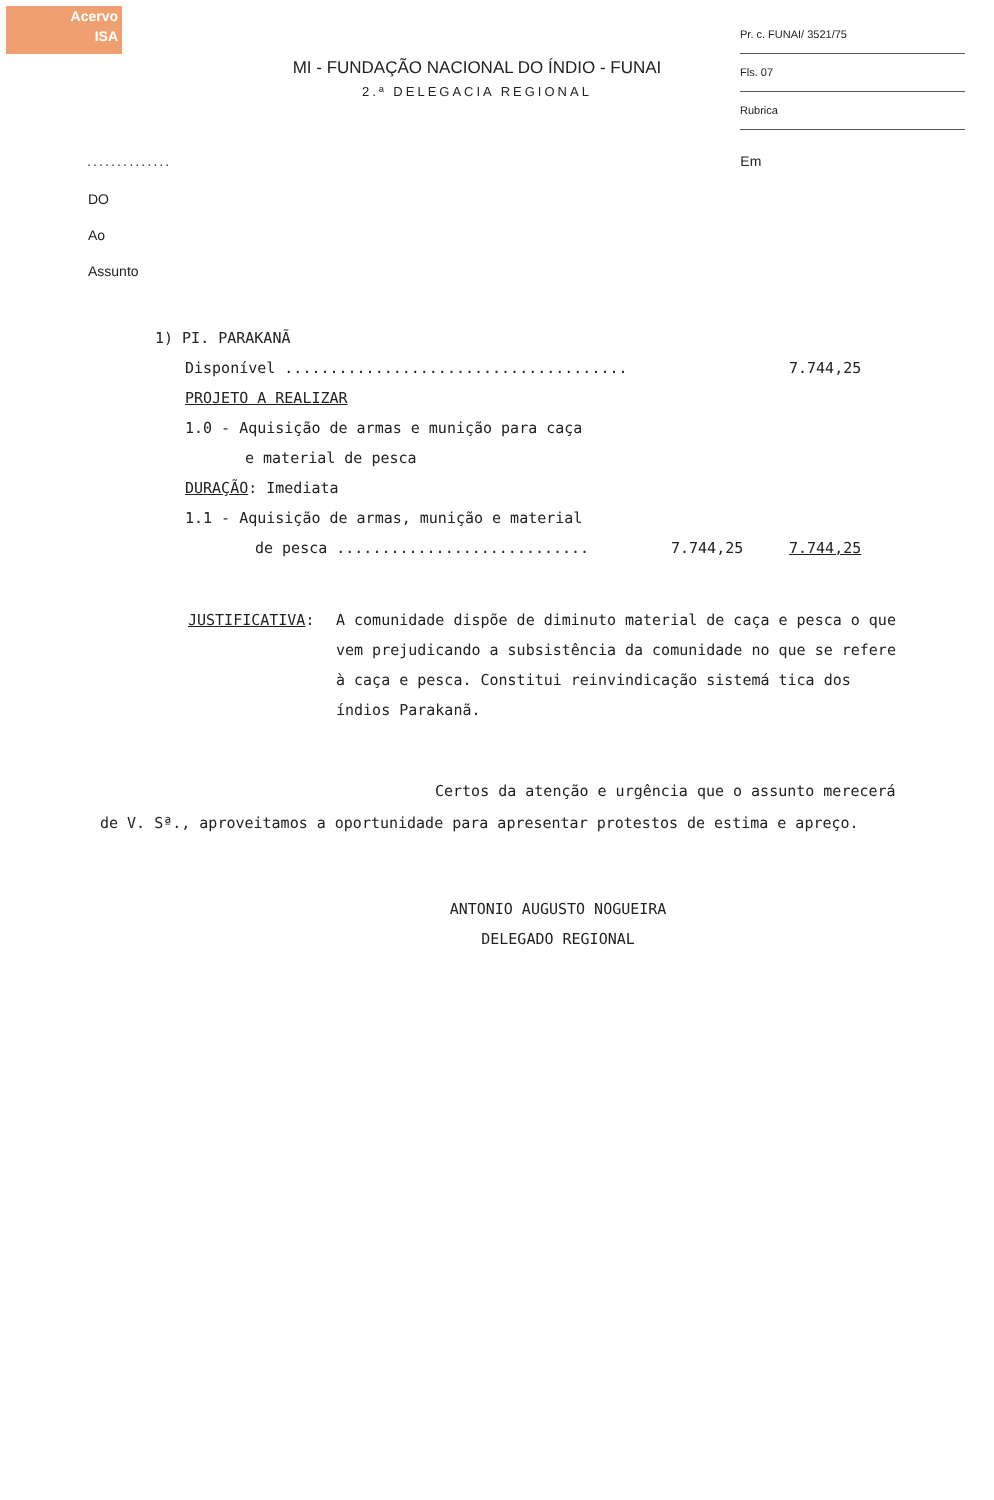Acervo
ISA
Pr. c. FUNAI/ 3521/75
Fls. 07
Rubrica
MI - FUNDAÇÃO NACIONAL DO ÍNDIO - FUNAI
2.ª DELEGACIA REGIONAL
.............. Em
DO
Ao
Assunto
1) PI. PARAKANÃ
Disponível ...................................... 7.744,25
PROJETO A REALIZAR
1.0 - Aquisição de armas e munição para caça
e material de pesca
DURAÇÃO: Imediata
1.1 - Aquisição de armas, munição e material
de pesca ............................ 7.744,25 7.744,25
JUSTIFICATIVA: A comunidade dispõe de diminuto material de caça e pesca o que vem prejudicando a subsistência da comunidade no que se refere à caça e pesca. Constitui reinvindicação sistemá tica dos índios Parakanã.
Certos da atenção e urgência que o assunto merecerá de V. Sª., aproveitamos a oportunidade para apresentar protestos de estima e apreço.
ANTONIO AUGUSTO NOGUEIRA
DELEGADO REGIONAL